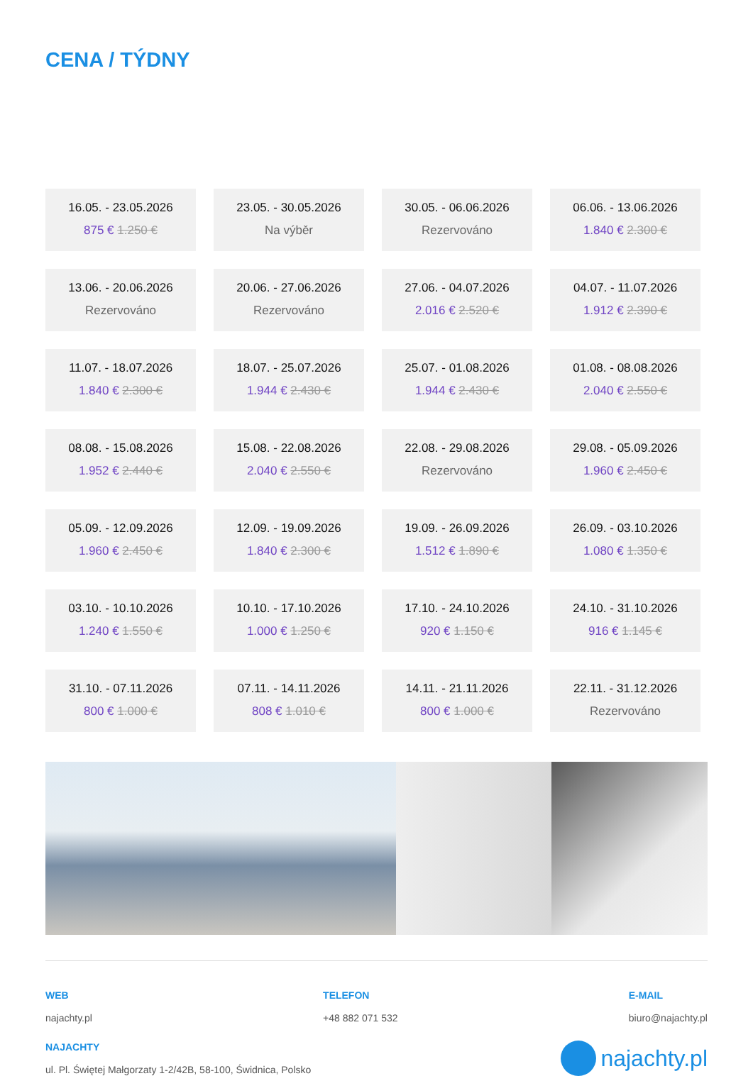CENA / TÝDNY
16.05. - 23.05.2026
875 € 1.250 €
23.05. - 30.05.2026
Na výběr
30.05. - 06.06.2026
Rezervováno
06.06. - 13.06.2026
1.840 € 2.300 €
13.06. - 20.06.2026
Rezervováno
20.06. - 27.06.2026
Rezervováno
27.06. - 04.07.2026
2.016 € 2.520 €
04.07. - 11.07.2026
1.912 € 2.390 €
11.07. - 18.07.2026
1.840 € 2.300 €
18.07. - 25.07.2026
1.944 € 2.430 €
25.07. - 01.08.2026
1.944 € 2.430 €
01.08. - 08.08.2026
2.040 € 2.550 €
08.08. - 15.08.2026
1.952 € 2.440 €
15.08. - 22.08.2026
2.040 € 2.550 €
22.08. - 29.08.2026
Rezervováno
29.08. - 05.09.2026
1.960 € 2.450 €
05.09. - 12.09.2026
1.960 € 2.450 €
12.09. - 19.09.2026
1.840 € 2.300 €
19.09. - 26.09.2026
1.512 € 1.890 €
26.09. - 03.10.2026
1.080 € 1.350 €
03.10. - 10.10.2026
1.240 € 1.550 €
10.10. - 17.10.2026
1.000 € 1.250 €
17.10. - 24.10.2026
920 € 1.150 €
24.10. - 31.10.2026
916 € 1.145 €
31.10. - 07.11.2026
800 € 1.000 €
07.11. - 14.11.2026
808 € 1.010 €
14.11. - 21.11.2026
800 € 1.000 €
22.11. - 31.12.2026
Rezervováno
WEB
najachty.pl
TELEFON
+48 882 071 532
E-MAIL
biuro@najachty.pl
NAJACHTY
ul. Pl. Świętej Małgorzaty 1-2/42B, 58-100, Świdnica, Polsko
najachty.pl